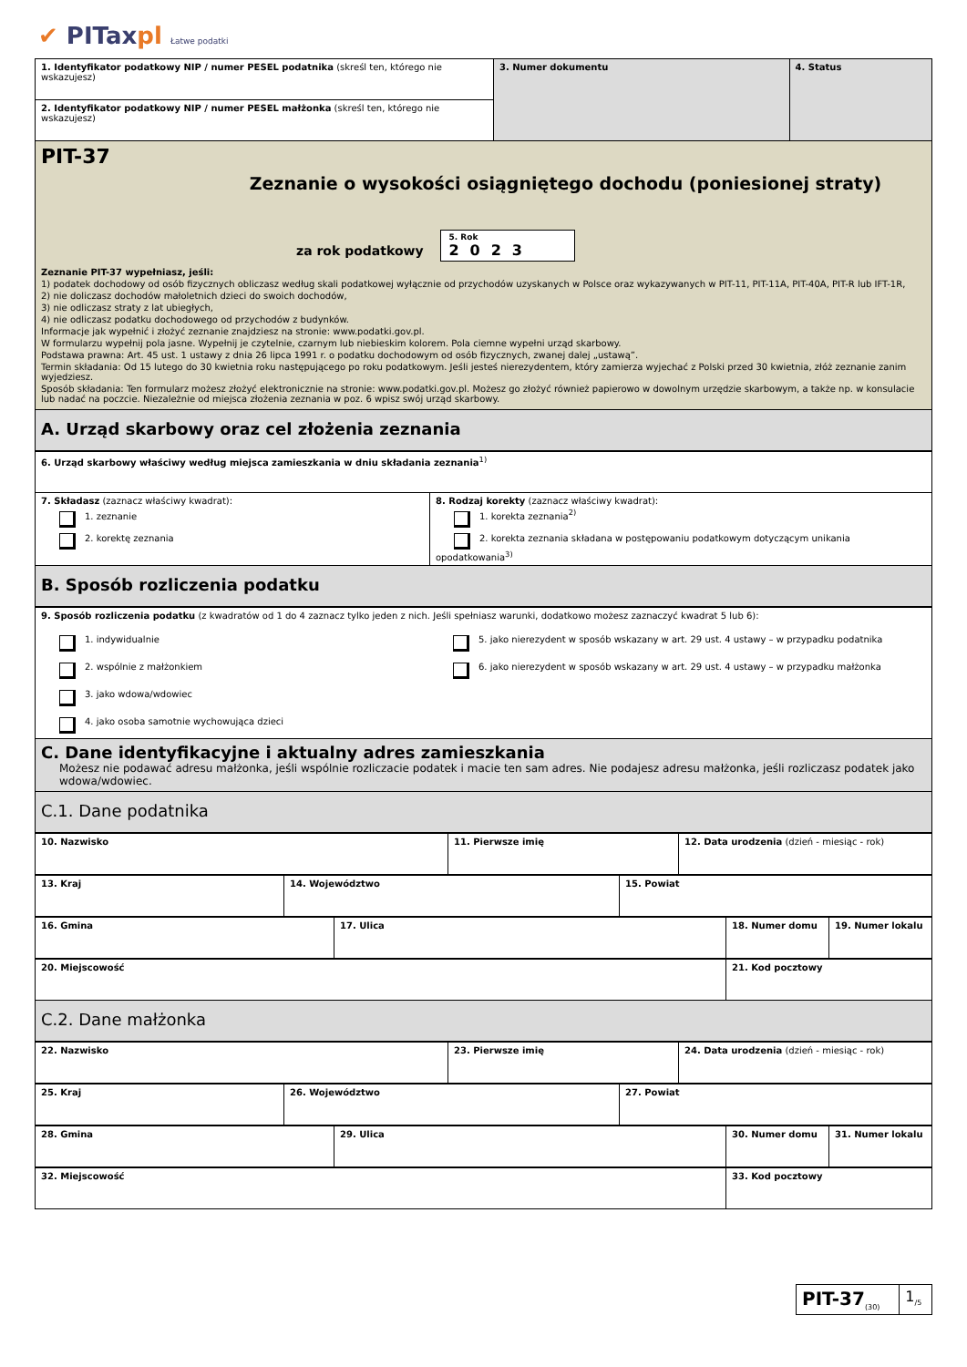✔ PITaxpl Łatwe podatki
| 1. Identyfikator podatkowy NIP / numer PESEL podatnika (skreśl ten, którego nie wskazujesz) | 3. Numer dokumentu | 4. Status |
| 2. Identyfikator podatkowy NIP / numer PESEL małżonka (skreśl ten, którego nie wskazujesz) | | |
PIT-37
Zeznanie o wysokości osiągniętego dochodu (poniesionej straty)
za rok podatkowy 5. Rok
2023
Zeznanie PIT-37 wypełniasz, jeśli:
1) podatek dochodowy od osób fizycznych obliczasz według skali podatkowej wyłącznie od przychodów uzyskanych w Polsce oraz wykazywanych w PIT-11, PIT-11A, PIT-40A, PIT-R lub IFT-1R,
2) nie doliczasz dochodów małoletnich dzieci do swoich dochodów,
3) nie odliczasz straty z lat ubiegłych,
4) nie odliczasz podatku dochodowego od przychodów z budynków.
Informacje jak wypełnić i złożyć zeznanie znajdziesz na stronie: www.podatki.gov.pl.
W formularzu wypełnij pola jasne. Wypełnij je czytelnie, czarnym lub niebieskim kolorem. Pola ciemne wypełni urząd skarbowy.
Podstawa prawna: Art. 45 ust. 1 ustawy z dnia 26 lipca 1991 r. o podatku dochodowym od osób fizycznych, zwanej dalej „ustawą”.
Termin składania: Od 15 lutego do 30 kwietnia roku następującego po roku podatkowym. Jeśli jesteś nierezydentem, który zamierza wyjechać z Polski przed 30 kwietnia, złóż zeznanie zanim wyjedziesz.
Sposób składania: Ten formularz możesz złożyć elektronicznie na stronie: www.podatki.gov.pl. Możesz go złożyć również papierowo w dowolnym urzędzie skarbowym, a także np. w konsulacie lub nadać na poczcie. Niezależnie od miejsca złożenia zeznania w poz. 6 wpisz swój urząd skarbowy.
A. Urząd skarbowy oraz cel złożenia zeznania
| 6. Urząd skarbowy właściwy według miejsca zamieszkania w dniu składania zeznania<sup>1)</sup> | |
| 7. Składasz (zaznacz właściwy kwadrat): 1. zeznanie 2. korektę zeznania | 8. Rodzaj korekty (zaznacz właściwy kwadrat): 1. korekta zeznania<sup>2)</sup> 2. korekta zeznania składana w postępowaniu podatkowym dotyczącym unikania opodatkowania<sup>3)</sup> |
B. Sposób rozliczenia podatku
| 9. Sposób rozliczenia podatku (z kwadratów od 1 do 4 zaznacz tylko jeden z nich. Jeśli spełniasz warunki, dodatkowo możesz zaznaczyć kwadrat 5 lub 6): | |
| 1. indywidualnie 2. wspólnie z małżonkiem 3. jako wdowa/wdowiec 4. jako osoba samotnie wychowująca dzieci | 5. jako nierezydent w sposób wskazany w art. 29 ust. 4 ustawy – w przypadku podatnika 6. jako nierezydent w sposób wskazany w art. 29 ust. 4 ustawy – w przypadku małżonka |
C. Dane identyfikacyjne i aktualny adres zamieszkania
Możesz nie podawać adresu małżonka, jeśli wspólnie rozliczacie podatek i macie ten sam adres. Nie podajesz adresu małżonka, jeśli rozliczasz podatek jako wdowa/wdowiec.
C.1. Dane podatnika
| 10. Nazwisko | 11. Pierwsze imię | 12. Data urodzenia (dzień - miesiąc - rok) |
| 13. Kraj | 14. Województwo | 15. Powiat |
| 16. Gmina | 17. Ulica | 18. Numer domu | 19. Numer lokalu |
| 20. Miejscowość | 21. Kod pocztowy |
C.2. Dane małżonka
| 22. Nazwisko | 23. Pierwsze imię | 24. Data urodzenia (dzień - miesiąc - rok) |
| 25. Kraj | 26. Województwo | 27. Powiat |
| 28. Gmina | 29. Ulica | 30. Numer domu | 31. Numer lokalu |
| 32. Miejscowość | 33. Kod pocztowy |
| PIT-37<sub>(30)</sub> | 1<sub>/5</sub> |